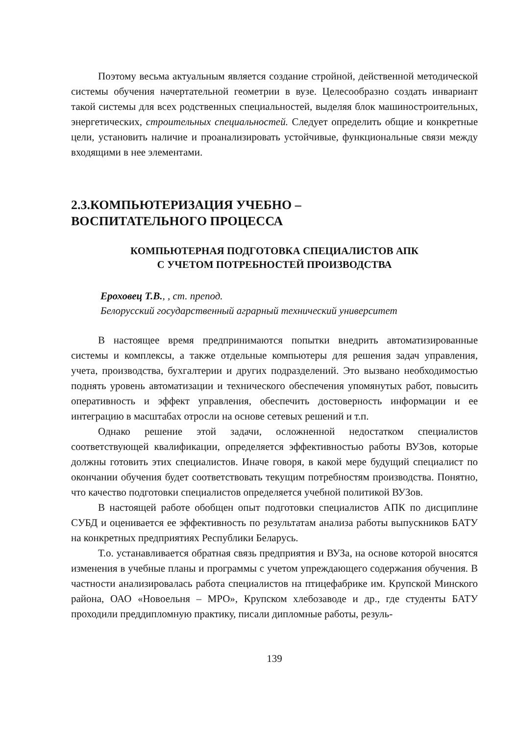Поэтому весьма актуальным является создание стройной, действенной методической системы обучения начертательной геометрии в вузе. Целесообразно создать инвариант такой системы для всех родственных специальностей, выделяя блок машиностроительных, энергетических, строительных специальностей. Следует определить общие и конкретные цели, установить наличие и проанализировать устойчивые, функциональные связи между входящими в нее элементами.
2.3.КОМПЬЮТЕРИЗАЦИЯ УЧЕБНО –
ВОСПИТАТЕЛЬНОГО ПРОЦЕССА
КОМПЬЮТЕРНАЯ ПОДГОТОВКА СПЕЦИАЛИСТОВ АПК
С УЧЕТОМ ПОТРЕБНОСТЕЙ ПРОИЗВОДСТВА
Ероховец Т.В., , ст. препод.
Белорусский государственный аграрный технический университет
В настоящее время предпринимаются попытки внедрить автоматизированные системы и комплексы, а также отдельные компьютеры для решения задач управления, учета, производства, бухгалтерии и других подразделений. Это вызвано необходимостью поднять уровень автоматизации и технического обеспечения упомянутых работ, повысить оперативность и эффект управления, обеспечить достоверность информации и ее интеграцию в масштабах отросли на основе сетевых решений и т.п.
Однако решение этой задачи, осложненной недостатком специалистов соответствующей квалификации, определяется эффективностью работы ВУЗов, которые должны готовить этих специалистов. Иначе говоря, в какой мере будущий специалист по окончании обучения будет соответствовать текущим потребностям производства. Понятно, что качество подготовки специалистов определяется учебной политикой ВУЗов.
В настоящей работе обобщен опыт подготовки специалистов АПК по дисциплине СУБД и оценивается ее эффективность по результатам анализа работы выпускников БАТУ на конкретных предприятиях Республики Беларусь.
Т.о. устанавливается обратная связь предприятия и ВУЗа, на основе которой вносятся изменения в учебные планы и программы с учетом упреждающего содержания обучения. В частности анализировалась работа специалистов на птицефабрике им. Крупской Минского района, ОАО «Новоельня – МРО», Крупском хлебозаводе и др., где студенты БАТУ проходили преддипломную практику, писали дипломные работы, резуль-
139